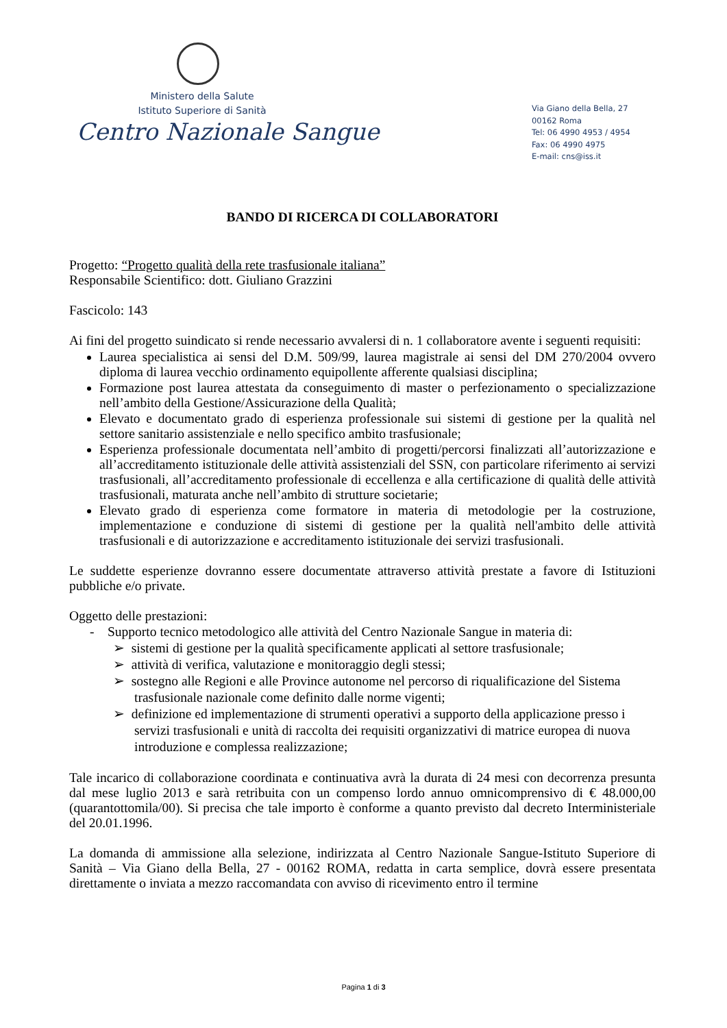Ministero della Salute
Istituto Superiore di Sanità
Centro Nazionale Sangue
Via Giano della Bella, 27
00162 Roma
Tel: 06 4990 4953 / 4954
Fax: 06 4990 4975
E-mail: cns@iss.it
BANDO DI RICERCA DI COLLABORATORI
Progetto: “Progetto qualità della rete trasfusionale italiana”
Responsabile Scientifico: dott. Giuliano Grazzini
Fascicolo: 143
Ai fini del progetto suindicato si rende necessario avvalersi di n. 1 collaboratore avente i seguenti requisiti:
Laurea specialistica ai sensi del D.M. 509/99, laurea magistrale ai sensi del DM 270/2004 ovvero diploma di laurea vecchio ordinamento equipollente afferente qualsiasi disciplina;
Formazione post laurea attestata da conseguimento di master o perfezionamento o specializzazione nell’ambito della Gestione/Assicurazione della Qualità;
Elevato e documentato grado di esperienza professionale sui sistemi di gestione per la qualità nel settore sanitario assistenziale e nello specifico ambito trasfusionale;
Esperienza professionale documentata nell’ambito di progetti/percorsi finalizzati all’autorizzazione e all’accreditamento istituzionale delle attività assistenziali del SSN, con particolare riferimento ai servizi trasfusionali, all’accreditamento professionale di eccellenza e alla certificazione di qualità delle attività trasfusionali, maturata anche nell’ambito di strutture societarie;
Elevato grado di esperienza come formatore in materia di metodologie per la costruzione, implementazione e conduzione di sistemi di gestione per la qualità nell'ambito delle attività trasfusionali e di autorizzazione e accreditamento istituzionale dei servizi trasfusionali.
Le suddette esperienze dovranno essere documentate attraverso attività prestate a favore di Istituzioni pubbliche e/o private.
Oggetto delle prestazioni:
- Supporto tecnico metodologico alle attività del Centro Nazionale Sangue in materia di:
➢ sistemi di gestione per la qualità specificamente applicati al settore trasfusionale;
➢ attività di verifica, valutazione e monitoraggio degli stessi;
➢ sostegno alle Regioni e alle Province autonome nel percorso di riqualificazione del Sistema trasfusionale nazionale come definito dalle norme vigenti;
➢ definizione ed implementazione di strumenti operativi a supporto della applicazione presso i servizi trasfusionali e unità di raccolta dei requisiti organizzativi di matrice europea di nuova introduzione e complessa realizzazione;
Tale incarico di collaborazione coordinata e continuativa avrà la durata di 24 mesi con decorrenza presunta dal mese luglio 2013 e sarà retribuita con un compenso lordo annuo omnicomprensivo di € 48.000,00 (quarantottomila/00). Si precisa che tale importo è conforme a quanto previsto dal decreto Interministeriale del 20.01.1996.
La domanda di ammissione alla selezione, indirizzata al Centro Nazionale Sangue-Istituto Superiore di Sanità – Via Giano della Bella, 27 - 00162 ROMA, redatta in carta semplice, dovrà essere presentata direttamente o inviata a mezzo raccomandata con avviso di ricevimento entro il termine
Pagina 1 di 3